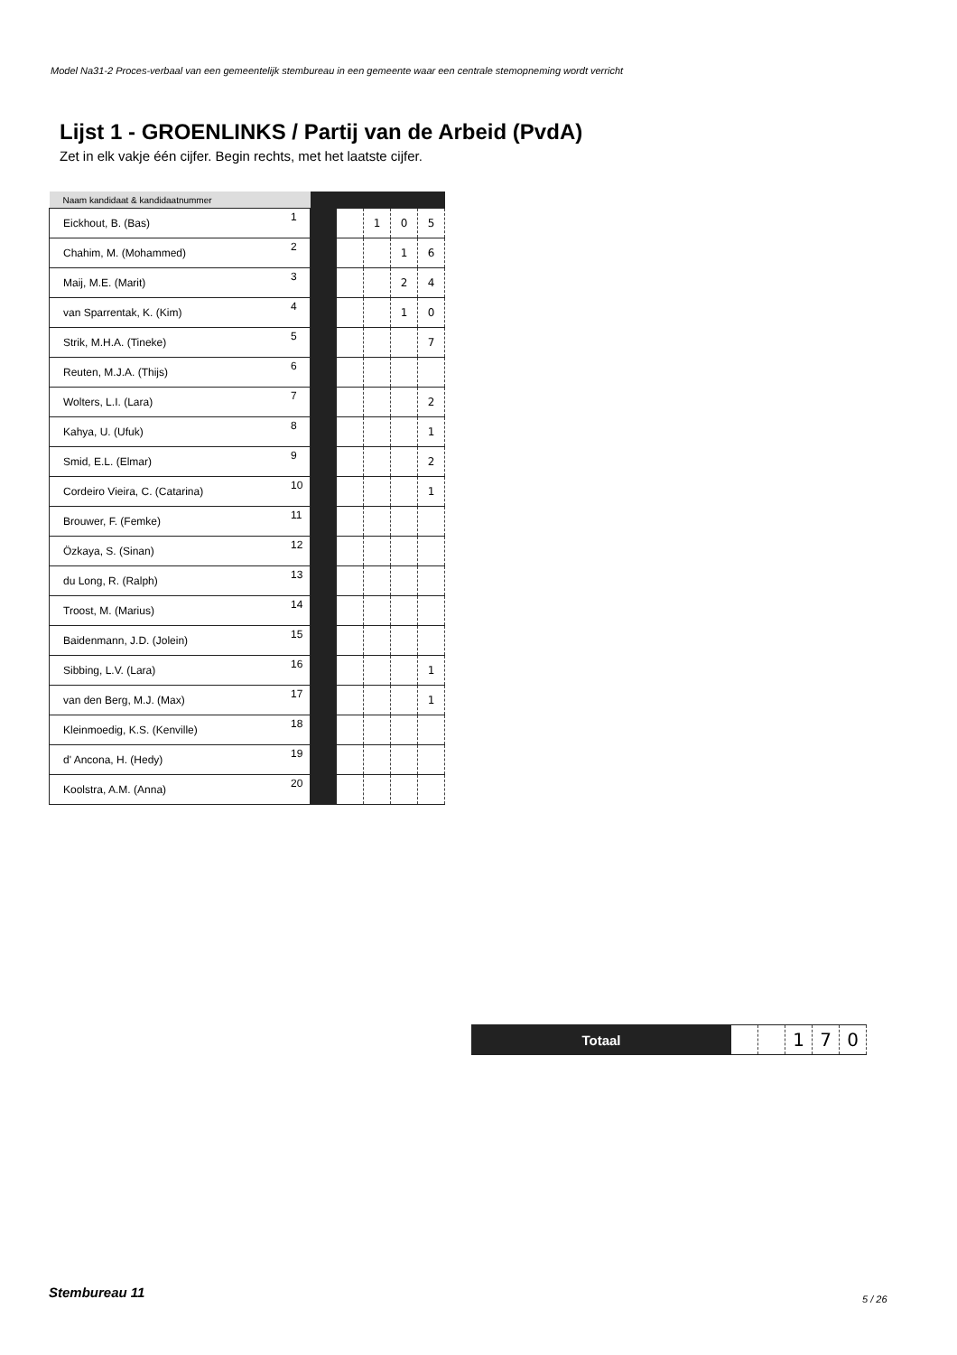Model Na31-2 Proces-verbaal van een gemeentelijk stembureau in een gemeente waar een centrale stemopneming wordt verricht
Lijst 1 - GROENLINKS / Partij van de Arbeid (PvdA)
Zet in elk vakje één cijfer. Begin rechts, met het laatste cijfer.
| Naam kandidaat & kandidaatnummer | | | | | | |
| --- | --- | --- | --- | --- | --- | --- |
| Eickhout, B. (Bas) | 1 | | | 1 | 0 | 5 |
| Chahim, M. (Mohammed) | 2 | | | | 1 | 6 |
| Maij, M.E. (Marit) | 3 | | | | 2 | 4 |
| van Sparrentak, K. (Kim) | 4 | | | | 1 | 0 |
| Strik, M.H.A. (Tineke) | 5 | | | | | 7 |
| Reuten, M.J.A. (Thijs) | 6 | | | | | |
| Wolters, L.I. (Lara) | 7 | | | | | 2 |
| Kahya, U. (Ufuk) | 8 | | | | | 1 |
| Smid, E.L. (Elmar) | 9 | | | | | 2 |
| Cordeiro Vieira, C. (Catarina) | 10 | | | | | 1 |
| Brouwer, F. (Femke) | 11 | | | | | |
| Özkaya, S. (Sinan) | 12 | | | | | |
| du Long, R. (Ralph) | 13 | | | | | |
| Troost, M. (Marius) | 14 | | | | | |
| Baidenmann, J.D. (Jolein) | 15 | | | | | |
| Sibbing, L.V. (Lara) | 16 | | | | | 1 |
| van den Berg, M.J. (Max) | 17 | | | | | 1 |
| Kleinmoedig, K.S. (Kenville) | 18 | | | | | |
| d' Ancona, H. (Hedy) | 19 | | | | | |
| Koolstra, A.M. (Anna) | 20 | | | | | |
| Totaal | | | 1 | 7 | 0 |
Stembureau 11 5 / 26